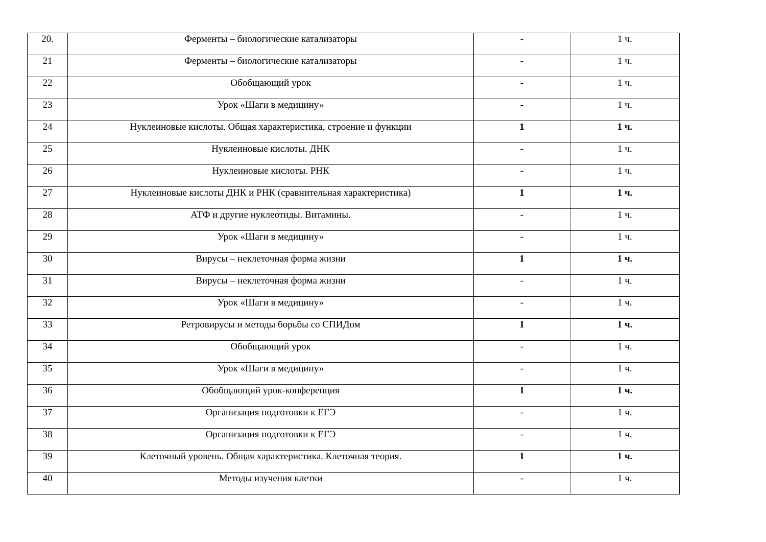| 20. | Ферменты – биологические катализаторы | - | 1 ч. |
| 21 | Ферменты – биологические катализаторы | - | 1 ч. |
| 22 | Обобщающий урок | - | 1 ч. |
| 23 | Урок «Шаги в медицину» | - | 1 ч. |
| 24 | Нуклеиновые кислоты. Общая характеристика, строение и функции | 1 | 1 ч. |
| 25 | Нуклеиновые кислоты. ДНК | - | 1 ч. |
| 26 | Нуклеиновые кислоты. РНК | - | 1 ч. |
| 27 | Нуклеиновые кислоты ДНК и РНК (сравнительная характеристика) | 1 | 1 ч. |
| 28 | АТФ и другие нуклеотиды. Витамины. | - | 1 ч. |
| 29 | Урок «Шаги в медицину» | - | 1 ч. |
| 30 | Вирусы – неклеточная форма жизни | 1 | 1 ч. |
| 31 | Вирусы – неклеточная форма жизни | - | 1 ч. |
| 32 | Урок «Шаги в медицину» | - | 1 ч. |
| 33 | Ретровирусы и методы борьбы со СПИДом | 1 | 1 ч. |
| 34 | Обобщающий урок | - | 1 ч. |
| 35 | Урок «Шаги в медицину» | - | 1 ч. |
| 36 | Обобщающий урок-конференция | 1 | 1 ч. |
| 37 | Организация подготовки к ЕГЭ | - | 1 ч. |
| 38 | Организация подготовки к ЕГЭ | - | 1 ч. |
| 39 | Клеточный уровень. Общая характеристика. Клеточная теория. | 1 | 1 ч. |
| 40 | Методы изучения клетки | - | 1 ч. |